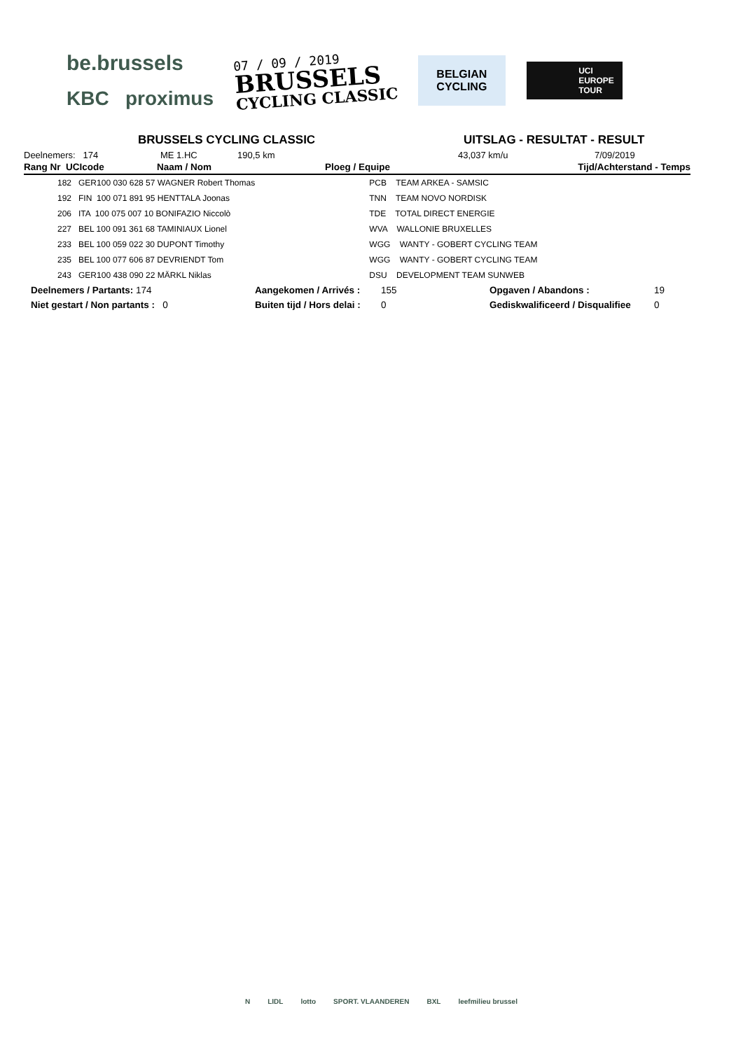be.brussels
KBC proximus
07 / 09 / 2019
BRUSSELS
CYCLING CLASSIC
BELGIAN
CYCLING
UCI
EUROPE
TOUR
BRUSSELS CYCLING CLASSIC UITSLAG - RESULTAT - RESULT
Deelnemers: 174 ME 1.HC 190,5 km 43,037 km/u 7/09/2019
| Rang Nr UCIcode | Naam / Nom | Ploeg / Equipe | Tijd/Achterstand - Temps |
| --- | --- | --- | --- |
| 182 GER100 030 628 57 WAGNER Robert Thomas | | PCB TEAM ARKEA - SAMSIC | |
| 192 FIN 100 071 891 95 HENTTALA Joonas | | TNN TEAM NOVO NORDISK | |
| 206 ITA 100 075 007 10 BONIFAZIO Niccolò | | TDE TOTAL DIRECT ENERGIE | |
| 227 BEL 100 091 361 68 TAMINIAUX Lionel | | WVA WALLONIE BRUXELLES | |
| 233 BEL 100 059 022 30 DUPONT Timothy | | WGG WANTY - GOBERT CYCLING TEAM | |
| 235 BEL 100 077 606 87 DEVRIENDT Tom | | WGG WANTY - GOBERT CYCLING TEAM | |
| 243 GER100 438 090 22 MÄRKL Niklas | | DSU DEVELOPMENT TEAM SUNWEB | |
| Deelnemers / Partants: 174 | Aangekomen / Arrivés : | 155 | Opgaven / Abandons : | 19 |
| Niet gestart / Non partants : 0 | Buiten tijd / Hors delai : | 0 | Gediskwalificeerd / Disqualifiee | 0 |
N LIDL lotto SPORT. VLAANDEREN BXL leefmilieu brussel